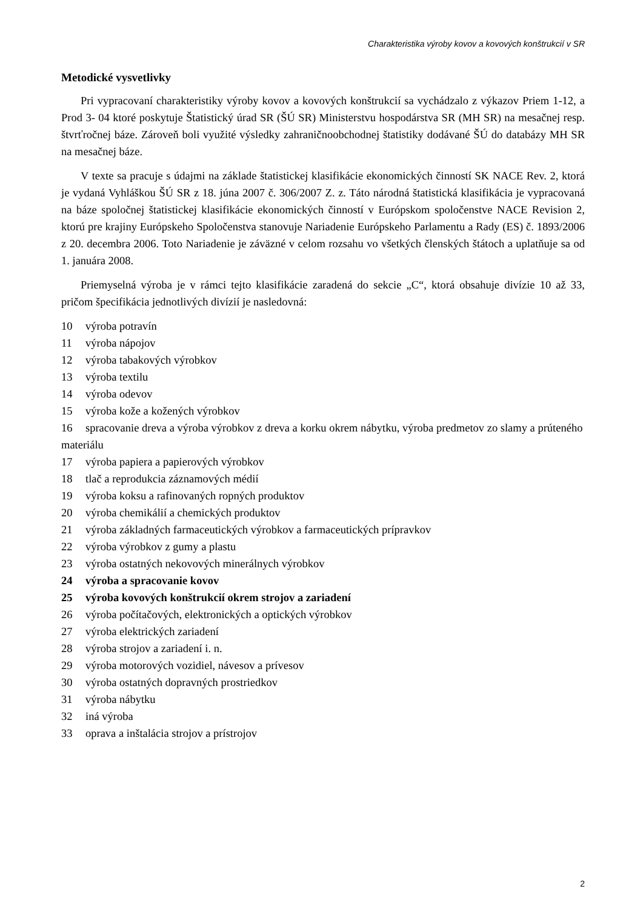Charakteristika výroby kovov a kovových konštrukcií v SR
Metodické vysvetlivky
Pri vypracovaní charakteristiky výroby kovov a kovových konštrukcií sa vychádzalo z výkazov Priem 1-12, a Prod 3- 04 ktoré poskytuje Štatistický úrad SR (ŠÚ SR) Ministerstvu hospodárstva SR (MH SR) na mesačnej resp. štvrťročnej báze. Zároveň boli využité výsledky zahraničnoobchodnej štatistiky dodávané ŠÚ do databázy MH SR na mesačnej báze.
V texte sa pracuje s údajmi na základe štatistickej klasifikácie ekonomických činností SK NACE Rev. 2, ktorá je vydaná Vyhláškou ŠÚ SR z 18. júna 2007 č. 306/2007 Z. z. Táto národná štatistická klasifikácia je vypracovaná na báze spoločnej štatistickej klasifikácie ekonomických činností v Európskom spoločenstve NACE Revision 2, ktorú pre krajiny Európskeho Spoločenstva stanovuje Nariadenie Európskeho Parlamentu a Rady (ES) č. 1893/2006 z 20. decembra 2006. Toto Nariadenie je záväzné v celom rozsahu vo všetkých členských štátoch a uplatňuje sa od 1. januára 2008.
Priemyselná výroba je v rámci tejto klasifikácie zaradená do sekcie „C“, ktorá obsahuje divízie 10 až 33, pričom špecifikácia jednotlivých divízií je nasledovná:
10 výroba potravín
11 výroba nápojov
12 výroba tabakových výrobkov
13 výroba textilu
14 výroba odevov
15 výroba kože a kožených výrobkov
16 spracovanie dreva a výroba výrobkov z dreva a korku okrem nábytku, výroba predmetov zo slamy a prúteného materiálu
17 výroba papiera a papierových výrobkov
18 tlač a reprodukcia záznamových médií
19 výroba koksu a rafinovaných ropných produktov
20 výroba chemikálií a chemických produktov
21 výroba základných farmaceutických výrobkov a farmaceutických prípravkov
22 výroba výrobkov z gumy a plastu
23 výroba ostatných nekovových minerálnych výrobkov
24 výroba a spracovanie kovov
25 výroba kovových konštrukcií okrem strojov a zariadení
26 výroba počítačových, elektronických a optických výrobkov
27 výroba elektrických zariadení
28 výroba strojov a zariadení i. n.
29 výroba motorových vozidiel, návesov a prívesov
30 výroba ostatných dopravných prostriedkov
31 výroba nábytku
32 iná výroba
33 oprava a inštalácia strojov a prístrojov
2